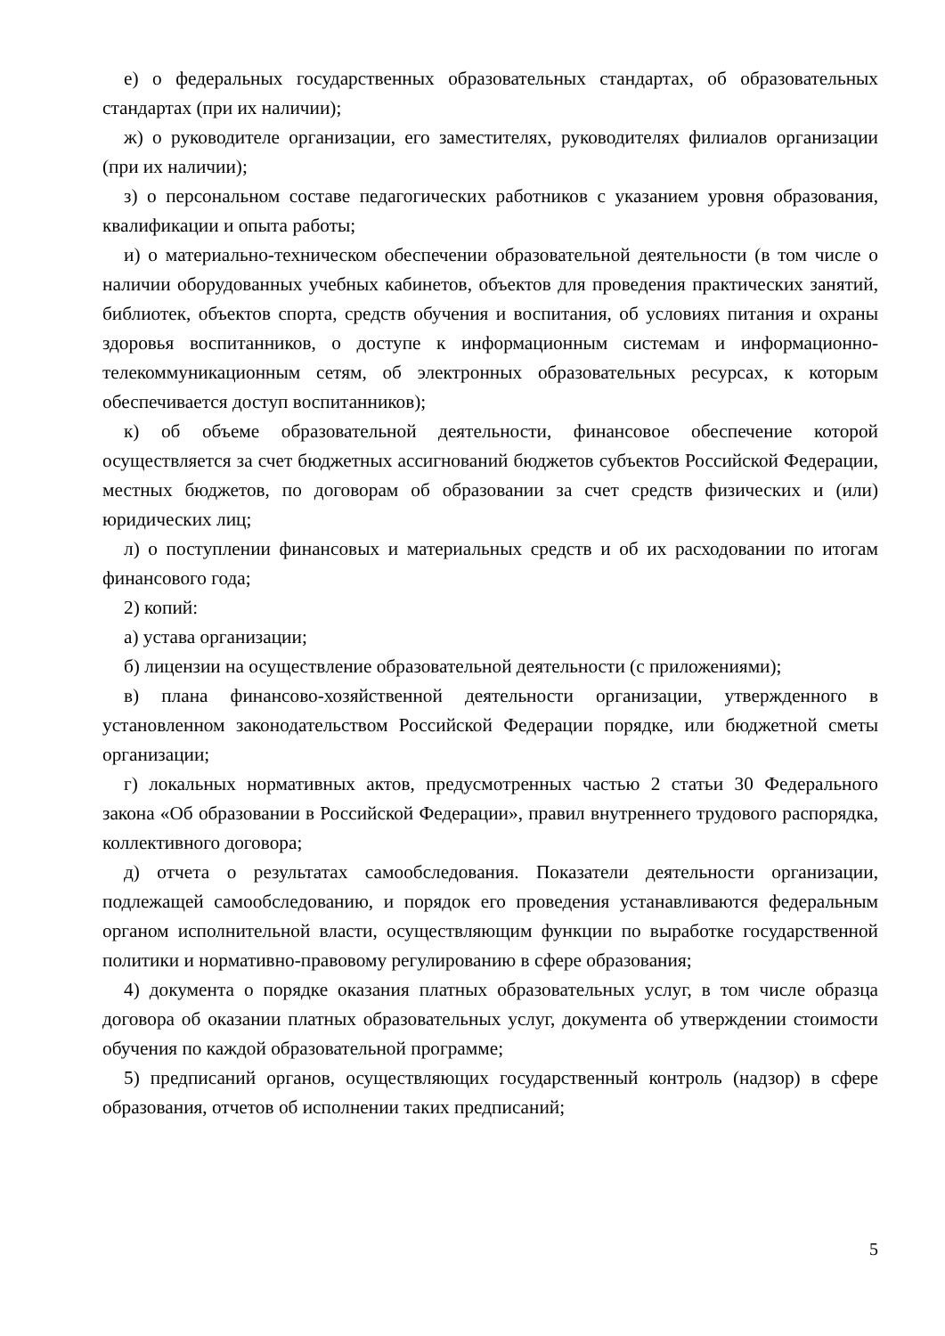е) о федеральных государственных образовательных стандартах, об образовательных стандартах (при их наличии);
ж) о руководителе организации, его заместителях, руководителях филиалов организации (при их наличии);
з) о персональном составе педагогических работников с указанием уровня образования, квалификации и опыта работы;
и) о материально-техническом обеспечении образовательной деятельности (в том числе о наличии оборудованных учебных кабинетов, объектов для проведения практических занятий, библиотек, объектов спорта, средств обучения и воспитания, об условиях питания и охраны здоровья воспитанников, о доступе к информационным системам и информационно-телекоммуникационным сетям, об электронных образовательных ресурсах, к которым обеспечивается доступ воспитанников);
к) об объеме образовательной деятельности, финансовое обеспечение которой осуществляется за счет бюджетных ассигнований бюджетов субъектов Российской Федерации, местных бюджетов, по договорам об образовании за счет средств физических и (или) юридических лиц;
л) о поступлении финансовых и материальных средств и об их расходовании по итогам финансового года;
2) копий:
а) устава организации;
б) лицензии на осуществление образовательной деятельности (с приложениями);
в) плана финансово-хозяйственной деятельности организации, утвержденного в установленном законодательством Российской Федерации порядке, или бюджетной сметы организации;
г) локальных нормативных актов, предусмотренных частью 2 статьи 30 Федерального закона «Об образовании в Российской Федерации», правил внутреннего трудового распорядка, коллективного договора;
д) отчета о результатах самообследования. Показатели деятельности организации, подлежащей самообследованию, и порядок его проведения устанавливаются федеральным органом исполнительной власти, осуществляющим функции по выработке государственной политики и нормативно-правовому регулированию в сфере образования;
4) документа о порядке оказания платных образовательных услуг, в том числе образца договора об оказании платных образовательных услуг, документа об утверждении стоимости обучения по каждой образовательной программе;
5) предписаний органов, осуществляющих государственный контроль (надзор) в сфере образования, отчетов об исполнении таких предписаний;
5